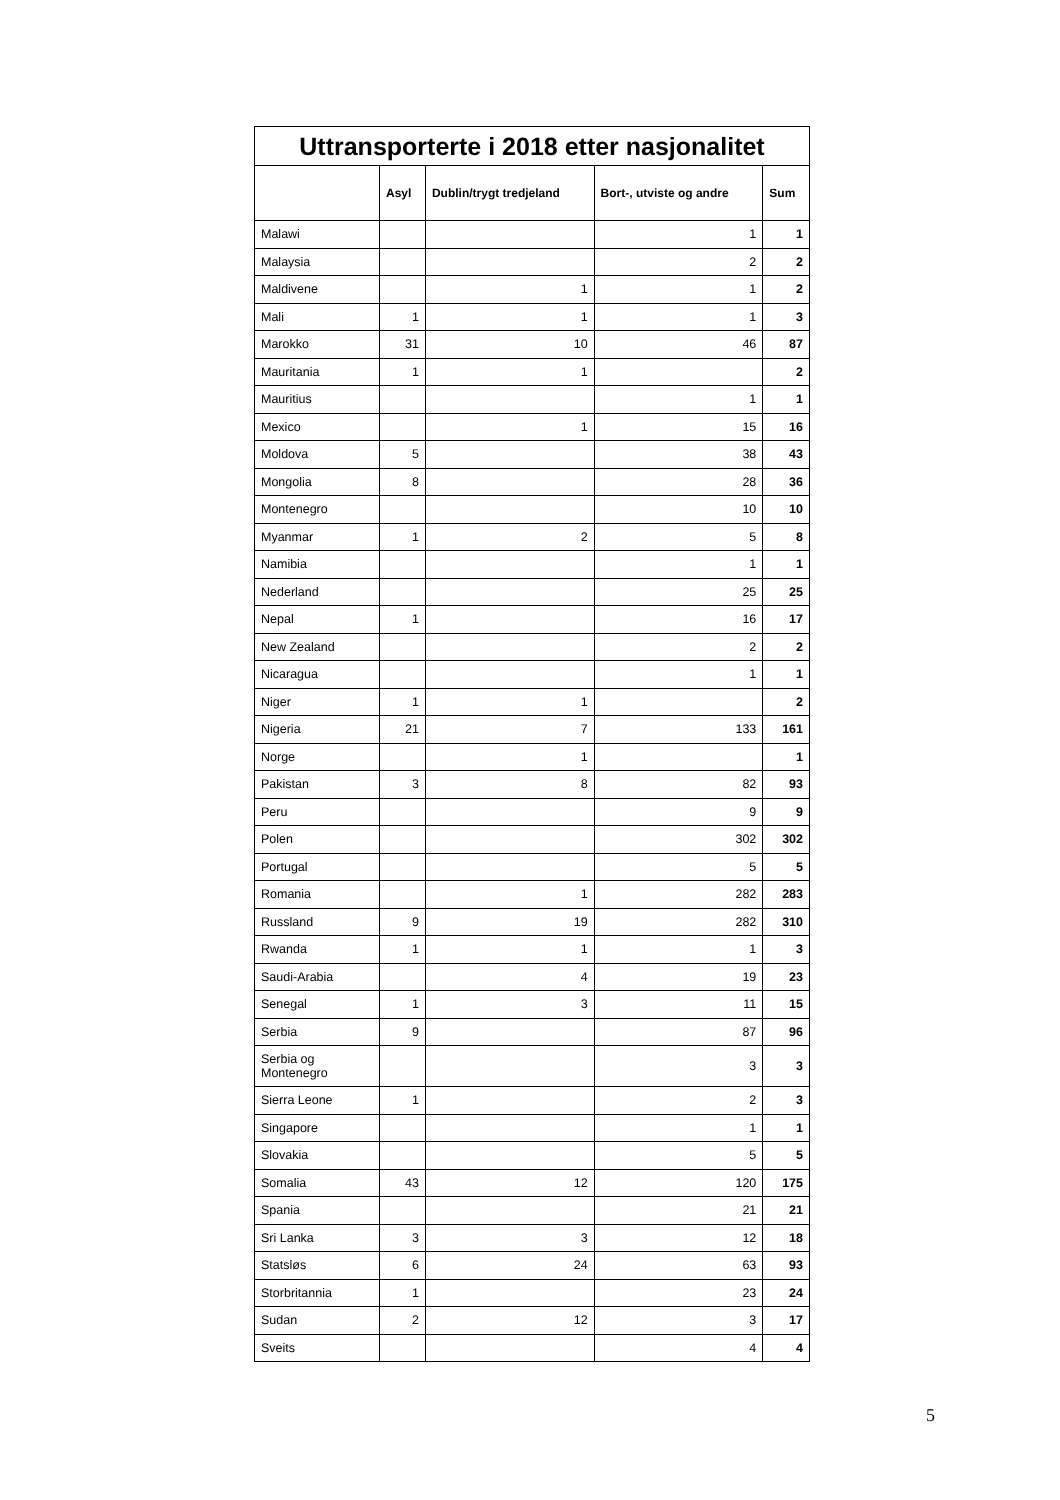| Uttransporterte i 2018 etter nasjonalitet | | | | |
| --- | --- | --- | --- | --- |
| | Asyl | Dublin/trygt tredjeland | Bort-, utviste og andre | Sum |
| Malawi | | | 1 | 1 |
| Malaysia | | | 2 | 2 |
| Maldivene | | 1 | 1 | 2 |
| Mali | 1 | 1 | 1 | 3 |
| Marokko | 31 | 10 | 46 | 87 |
| Mauritania | 1 | 1 | | 2 |
| Mauritius | | | 1 | 1 |
| Mexico | | 1 | 15 | 16 |
| Moldova | 5 | | 38 | 43 |
| Mongolia | 8 | | 28 | 36 |
| Montenegro | | | 10 | 10 |
| Myanmar | 1 | 2 | 5 | 8 |
| Namibia | | | 1 | 1 |
| Nederland | | | 25 | 25 |
| Nepal | 1 | | 16 | 17 |
| New Zealand | | | 2 | 2 |
| Nicaragua | | | 1 | 1 |
| Niger | 1 | 1 | | 2 |
| Nigeria | 21 | 7 | 133 | 161 |
| Norge | | 1 | | 1 |
| Pakistan | 3 | 8 | 82 | 93 |
| Peru | | | 9 | 9 |
| Polen | | | 302 | 302 |
| Portugal | | | 5 | 5 |
| Romania | | 1 | 282 | 283 |
| Russland | 9 | 19 | 282 | 310 |
| Rwanda | 1 | 1 | 1 | 3 |
| Saudi-Arabia | | 4 | 19 | 23 |
| Senegal | 1 | 3 | 11 | 15 |
| Serbia | 9 | | 87 | 96 |
| Serbia og Montenegro | | | 3 | 3 |
| Sierra Leone | 1 | | 2 | 3 |
| Singapore | | | 1 | 1 |
| Slovakia | | | 5 | 5 |
| Somalia | 43 | 12 | 120 | 175 |
| Spania | | | 21 | 21 |
| Sri Lanka | 3 | 3 | 12 | 18 |
| Statsløs | 6 | 24 | 63 | 93 |
| Storbritannia | 1 | | 23 | 24 |
| Sudan | 2 | 12 | 3 | 17 |
| Sveits | | | 4 | 4 |
5